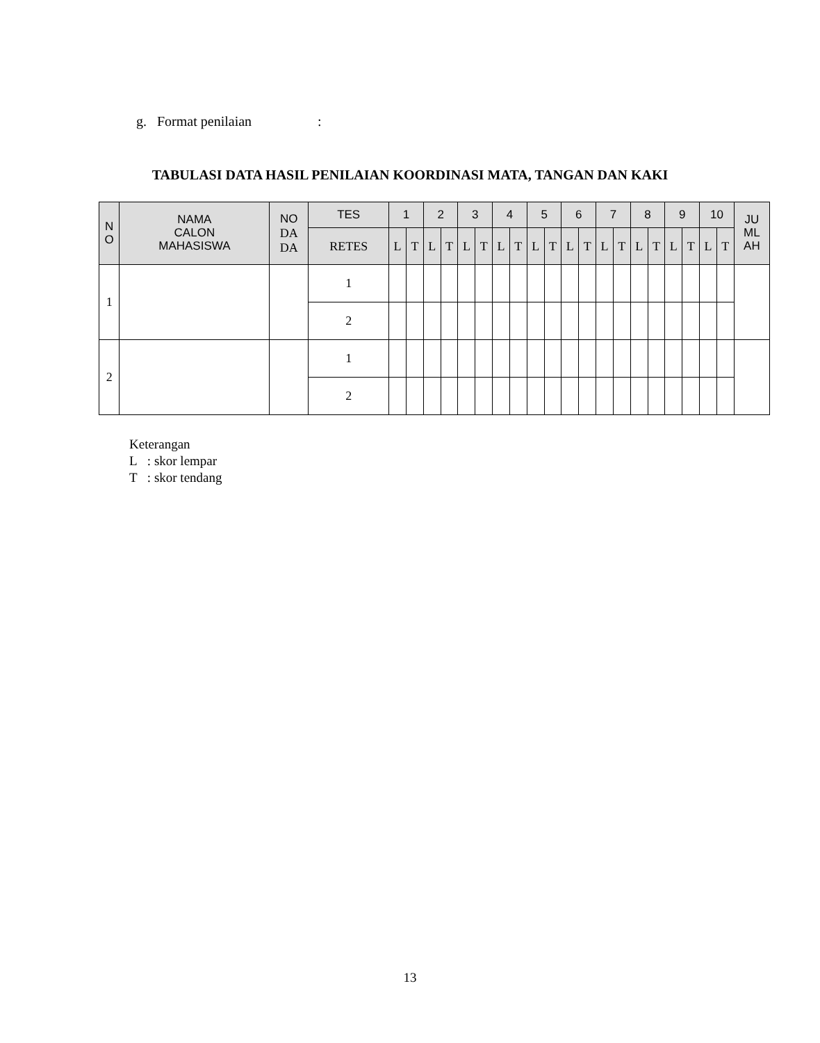g. Format penilaian :
TABULASI DATA HASIL PENILAIAN KOORDINASI MATA, TANGAN DAN KAKI
| N O | NAMA CALON MAHASISWA | NO DA DA | TES | 1 | | 2 | | 3 | | 4 | | 5 | | 6 | | 7 | | 8 | | 9 | | 10 | | JU ML AH |
| --- | --- | --- | --- | --- | --- | --- | --- | --- | --- | --- | --- | --- | --- | --- | --- | --- | --- | --- | --- | --- | --- | --- | --- | --- |
| | | | RETES | L | T | L | T | L | T | L | T | L | T | L | T | L | T | L | T | L | T | L | T | |
| 1 | | | 1 | | | | | | | | | | | | | | | | | | | | | |
| | | | 2 | | | | | | | | | | | | | | | | | | | | | |
| 2 | | | 1 | | | | | | | | | | | | | | | | | | | | | |
| | | | 2 | | | | | | | | | | | | | | | | | | | | | |
Keterangan
L : skor lempar
T : skor tendang
13